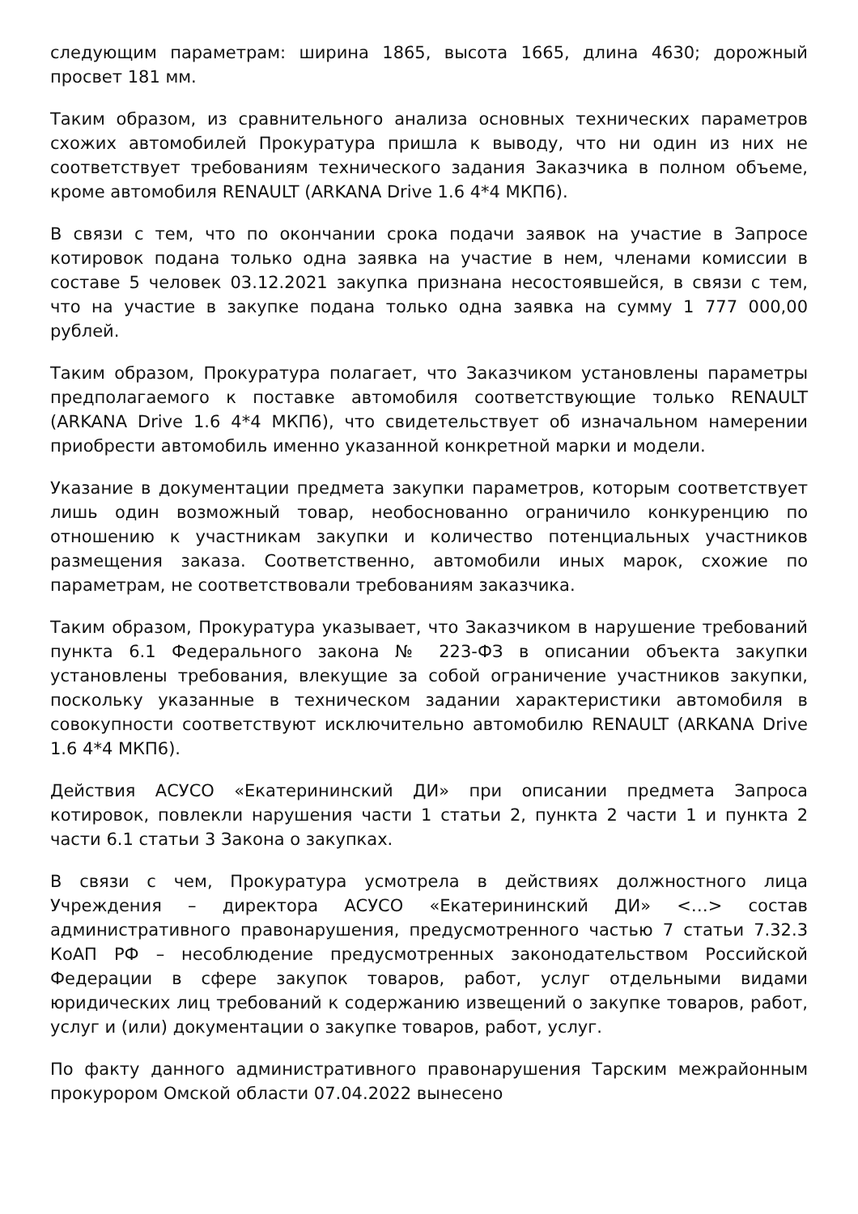следующим параметрам: ширина 1865, высота 1665, длина 4630; дорожный просвет 181 мм.
Таким образом, из сравнительного анализа основных технических параметров схожих автомобилей Прокуратура пришла к выводу, что ни один из них не соответствует требованиям технического задания Заказчика в полном объеме, кроме автомобиля RENAULT (ARKANA Drive 1.6 4*4 МКП6).
В связи с тем, что по окончании срока подачи заявок на участие в Запросе котировок подана только одна заявка на участие в нем, членами комиссии в составе 5 человек 03.12.2021 закупка признана несостоявшейся, в связи с тем, что на участие в закупке подана только одна заявка на сумму 1 777 000,00 рублей.
Таким образом, Прокуратура полагает, что Заказчиком установлены параметры предполагаемого к поставке автомобиля соответствующие только RENAULT (ARKANA Drive 1.6 4*4 МКП6), что свидетельствует об изначальном намерении приобрести автомобиль именно указанной конкретной марки и модели.
Указание в документации предмета закупки параметров, которым соответствует лишь один возможный товар, необоснованно ограничило конкуренцию по отношению к участникам закупки и количество потенциальных участников размещения заказа. Соответственно, автомобили иных марок, схожие по параметрам, не соответствовали требованиям заказчика.
Таким образом, Прокуратура указывает, что Заказчиком в нарушение требований пункта 6.1 Федерального закона № 223-ФЗ в описании объекта закупки установлены требования, влекущие за собой ограничение участников закупки, поскольку указанные в техническом задании характеристики автомобиля в совокупности соответствуют исключительно автомобилю RENAULT (ARKANA Drive 1.6 4*4 МКП6).
Действия АСУСО «Екатерининский ДИ» при описании предмета Запроса котировок, повлекли нарушения части 1 статьи 2, пункта 2 части 1 и пункта 2 части 6.1 статьи 3 Закона о закупках.
В связи с чем, Прокуратура усмотрела в действиях должностного лица Учреждения – директора АСУСО «Екатерининский ДИ» <…> состав административного правонарушения, предусмотренного частью 7 статьи 7.32.3 КоАП РФ – несоблюдение предусмотренных законодательством Российской Федерации в сфере закупок товаров, работ, услуг отдельными видами юридических лиц требований к содержанию извещений о закупке товаров, работ, услуг и (или) документации о закупке товаров, работ, услуг.
По факту данного административного правонарушения Тарским межрайонным прокурором Омской области 07.04.2022 вынесено